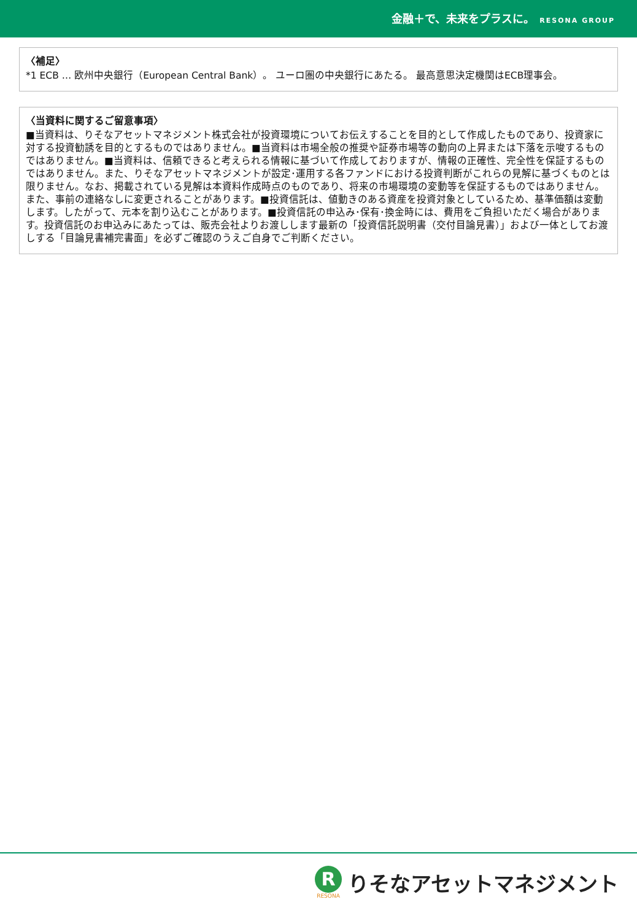金融＋で、未来をプラスに。 RESONA GROUP
〈補足〉
*1 ECB … 欧州中央銀行（European Central Bank）。 ユーロ圏の中央銀行にあたる。 最高意思決定機関はECB理事会。
〈当資料に関するご留意事項〉
■当資料は、りそなアセットマネジメント株式会社が投資環境についてお伝えすることを目的として作成したものであり、投資家に対する投資勧誘を目的とするものではありません。■当資料は市場全般の推奨や証券市場等の動向の上昇または下落を示唆するものではありません。■当資料は、信頼できると考えられる情報に基づいて作成しておりますが、情報の正確性、完全性を保証するものではありません。また、りそなアセットマネジメントが設定･運用する各ファンドにおける投資判断がこれらの見解に基づくものとは限りません。なお、掲載されている見解は本資料作成時点のものであり、将来の市場環境の変動等を保証するものではありません。また、事前の連絡なしに変更されることがあります。■投資信託は、値動きのある資産を投資対象としているため、基準価額は変動します。したがって、元本を割り込むことがあります。■投資信託の申込み･保有･換金時には、費用をご負担いただく場合があります。投資信託のお申込みにあたっては、販売会社よりお渡しします最新の「投資信託説明書（交付目論見書）」および一体としてお渡しする「目論見書補完書面」を必ずご確認のうえご自身でご判断ください。
R
RESONA
りそなアセットマネジメント